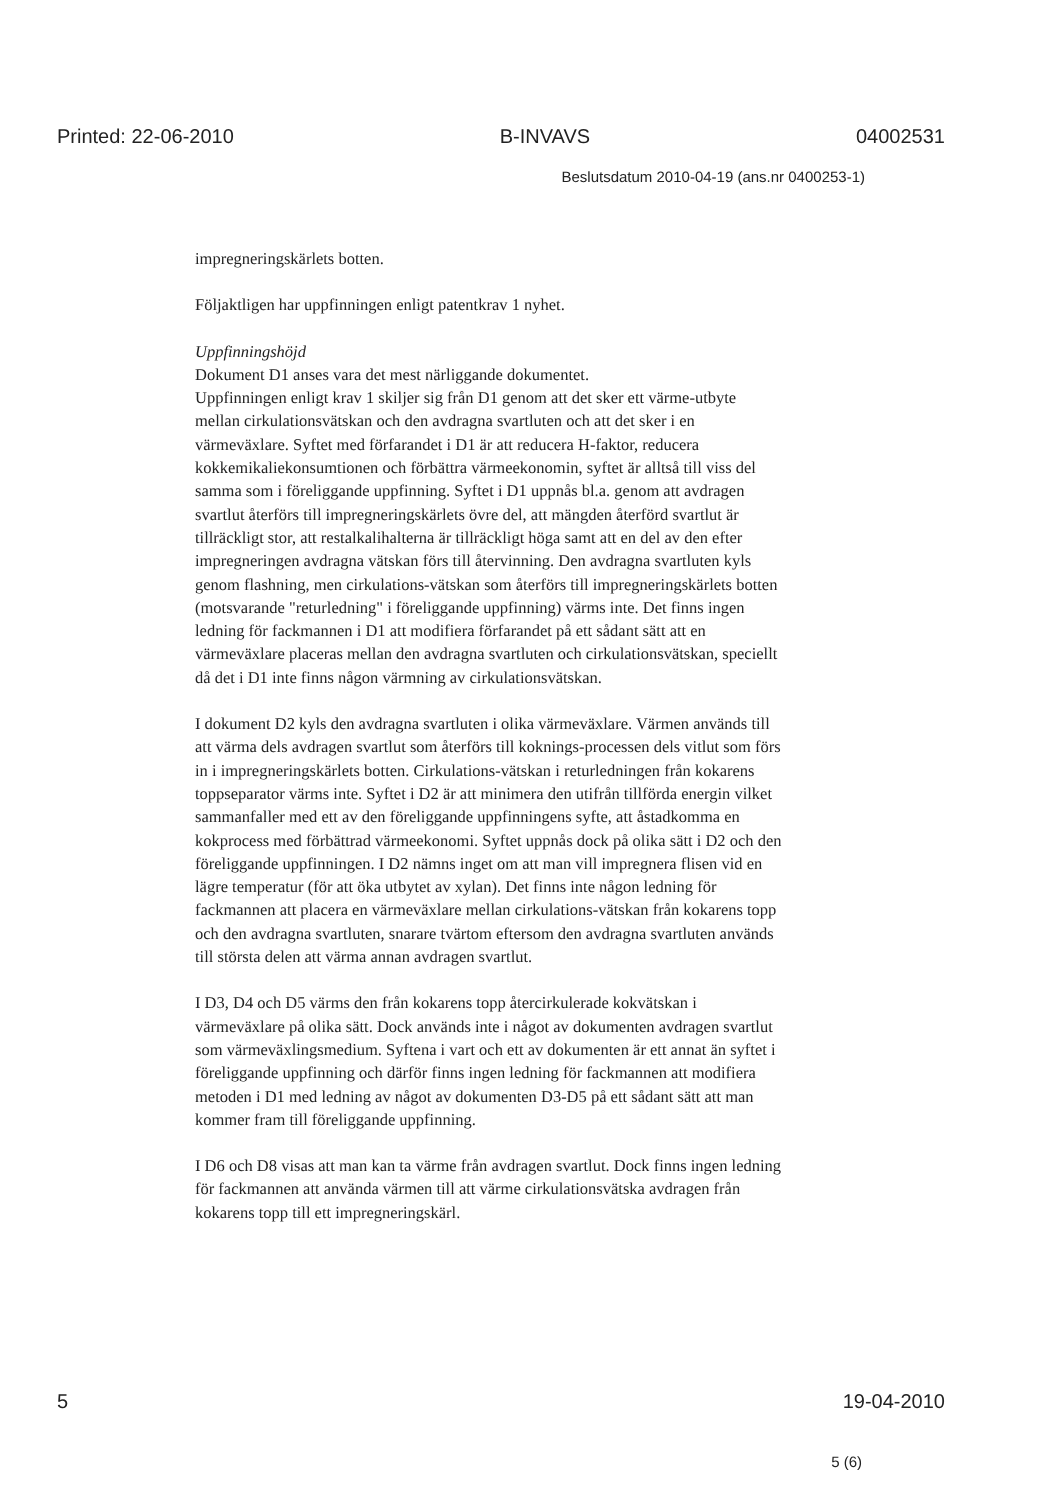Printed: 22-06-2010 B-INVAVS 04002531
Beslutsdatum 2010-04-19 (ans.nr 0400253-1)
impregneringskärlets botten.
Följaktligen har uppfinningen enligt patentkrav 1 nyhet.
Uppfinningshöjd
Dokument D1 anses vara det mest närliggande dokumentet.
Uppfinningen enligt krav 1 skiljer sig från D1 genom att det sker ett värme-utbyte mellan cirkulationsvätskan och den avdragna svartluten och att det sker i en värmeväxlare. Syftet med förfarandet i D1 är att reducera H-faktor, reducera kokkemikaliekonsumtionen och förbättra värmeekonomin, syftet är alltså till viss del samma som i föreliggande uppfinning. Syftet i D1 uppnås bl.a. genom att avdragen svartlut återförs till impregneringskärlets övre del, att mängden återförd svartlut är tillräckligt stor, att restalkalihalterna är tillräckligt höga samt att en del av den efter impregneringen avdragna vätskan förs till återvinning. Den avdragna svartluten kyls genom flashning, men cirkulations-vätskan som återförs till impregneringskärlets botten (motsvarande "returledning" i föreliggande uppfinning) värms inte. Det finns ingen ledning för fackmannen i D1 att modifiera förfarandet på ett sådant sätt att en värmeväxlare placeras mellan den avdragna svartluten och cirkulationsvätskan, speciellt då det i D1 inte finns någon värmning av cirkulationsvätskan.
I dokument D2 kyls den avdragna svartluten i olika värmeväxlare. Värmen används till att värma dels avdragen svartlut som återförs till koknings-processen dels vitlut som förs in i impregneringskärlets botten. Cirkulations-vätskan i returledningen från kokarens toppseparator värms inte. Syftet i D2 är att minimera den utifrån tillförda energin vilket sammanfaller med ett av den föreliggande uppfinningens syfte, att åstadkomma en kokprocess med förbättrad värmeekonomi. Syftet uppnås dock på olika sätt i D2 och den föreliggande uppfinningen. I D2 nämns inget om att man vill impregnera flisen vid en lägre temperatur (för att öka utbytet av xylan). Det finns inte någon ledning för fackmannen att placera en värmeväxlare mellan cirkulations-vätskan från kokarens topp och den avdragna svartluten, snarare tvärtom eftersom den avdragna svartluten används till största delen att värma annan avdragen svartlut.
I D3, D4 och D5 värms den från kokarens topp återcirkulerade kokvätskan i värmeväxlare på olika sätt. Dock används inte i något av dokumenten avdragen svartlut som värmeväxlingsmedium. Syftena i vart och ett av dokumenten är ett annat än syftet i föreliggande uppfinning och därför finns ingen ledning för fackmannen att modifiera metoden i D1 med ledning av något av dokumenten D3-D5 på ett sådant sätt att man kommer fram till föreliggande uppfinning.
I D6 och D8 visas att man kan ta värme från avdragen svartlut. Dock finns ingen ledning för fackmannen att använda värmen till att värme cirkulationsvätska avdragen från kokarens topp till ett impregneringskärl.
5 19-04-2010
5 (6)